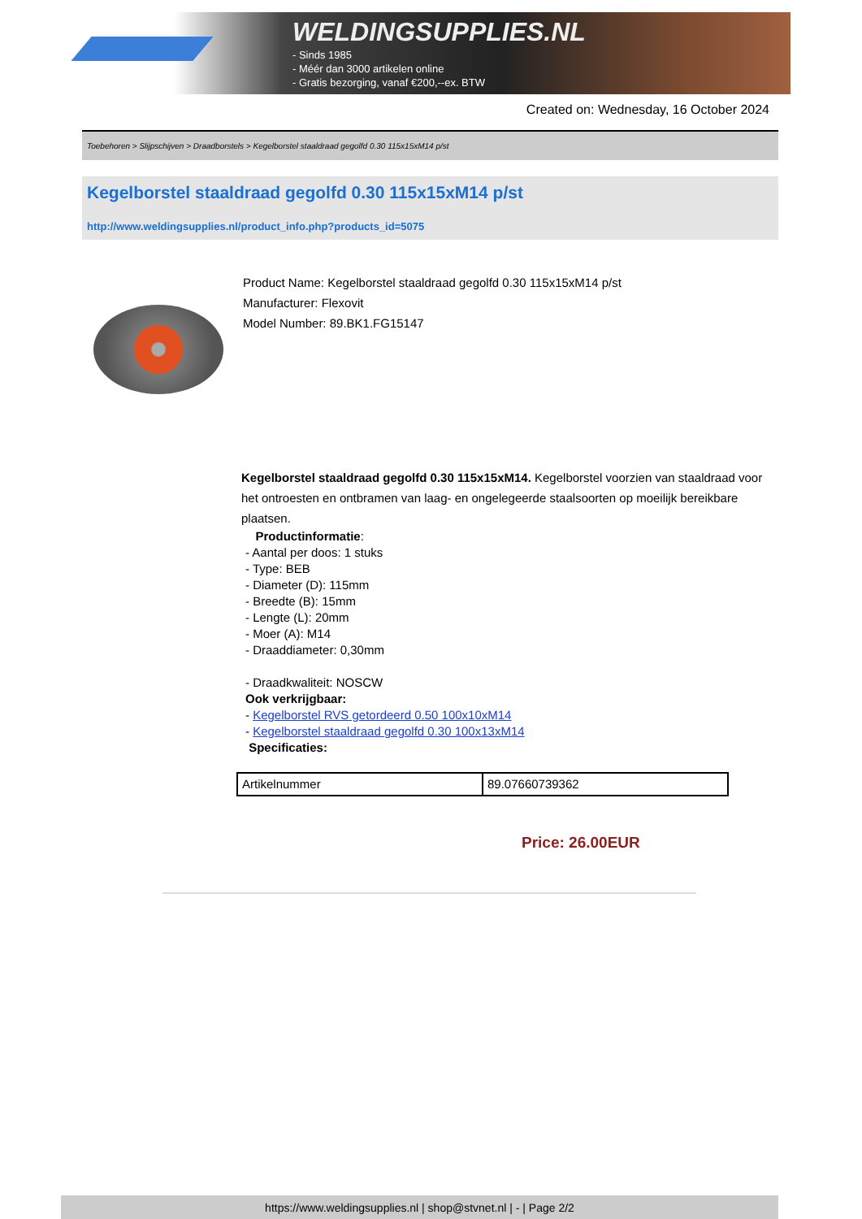WELDINGSUPPLIES.NL
- Sinds 1985
- Méér dan 3000 artikelen online
- Gratis bezorging, vanaf €200,--ex. BTW
Created on: Wednesday, 16 October 2024
Toebehoren > Slijpschijven > Draadborstels > Kegelborstel staaldraad gegolfd 0.30 115x15xM14 p/st
Kegelborstel staaldraad gegolfd 0.30 115x15xM14 p/st
http://www.weldingsupplies.nl/product_info.php?products_id=5075
Product Name: Kegelborstel staaldraad gegolfd 0.30 115x15xM14 p/st
Manufacturer: Flexovit
Model Number: 89.BK1.FG15147
Kegelborstel staaldraad gegolfd 0.30 115x15xM14. Kegelborstel voorzien van staaldraad voor het ontroesten en ontbramen van laag- en ongelegeerde staalsoorten op moeilijk bereikbare plaatsen.
Productinformatie:
- Aantal per doos: 1 stuks
- Type: BEB
- Diameter (D): 115mm
- Breedte (B): 15mm
- Lengte (L): 20mm
- Moer (A): M14
- Draaddiameter: 0,30mm
- Draadkwaliteit: NOSCW
Ook verkrijgbaar:
- Kegelborstel RVS getordeerd 0.50 100x10xM14
- Kegelborstel staaldraad gegolfd 0.30 100x13xM14
Specificaties:
| Artikelnummer | 89.07660739362 |
Price: 26.00EUR
https://www.weldingsupplies.nl | shop@stvnet.nl | - | Page 2/2